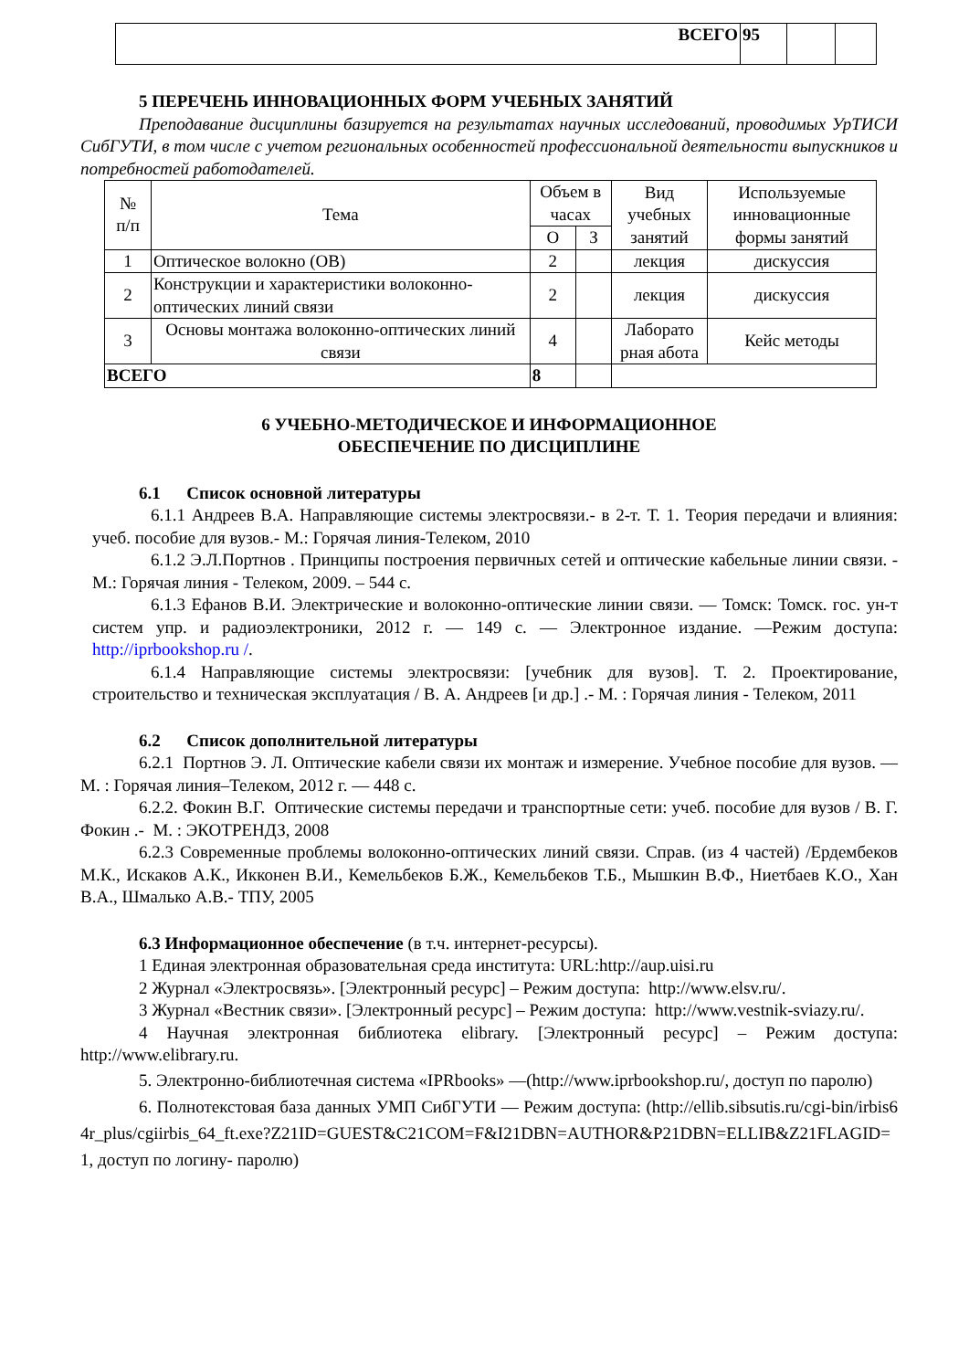| ВСЕГО | 95 | | |
5 ПЕРЕЧЕНЬ ИННОВАЦИОННЫХ ФОРМ УЧЕБНЫХ ЗАНЯТИЙ
Преподавание дисциплины базируется на результатах научных исследований, проводимых УрТИСИ СибГУТИ, в том числе с учетом региональных особенностей профессиональной деятельности выпускников и потребностей работодателей.
| № п/п | Тема | Объем в часах | | Вид учебных занятий | Используемые инновационные формы занятий |
| | | О | З | | |
| 1 | Оптическое волокно (ОВ) | 2 | | лекция | дискуссия |
| 2 | Конструкции и характеристики волоконно- оптических линий связи | 2 | | лекция | дискуссия |
| 3 | Основы монтажа волоконно-оптических линий связи | 4 | | Лаборато рная абота | Кейс методы |
| ВСЕГО | | 8 | | | |
6 УЧЕБНО-МЕТОДИЧЕСКОЕ И ИНФОРМАЦИОННОЕ
ОБЕСПЕЧЕНИЕ ПО ДИСЦИПЛИНЕ
6.1 Список основной литературы
6.1.1 Андреев В.А. Направляющие системы электросвязи.- в 2-т. Т. 1. Теория передачи и влияния: учеб. пособие для вузов.- М.: Горячая линия-Телеком, 2010
6.1.2 Э.Л.Портнов . Принципы построения первичных сетей и оптические кабельные линии связи. - М.: Горячая линия - Телеком, 2009. – 544 с.
6.1.3 Ефанов В.И. Электрические и волоконно-оптические линии связи. — Томск: Томск. гос. ун-т систем упр. и радиоэлектроники, 2012 г. — 149 с. — Электронное издание. —Режим доступа: http://iprbookshop.ru /.
6.1.4 Направляющие системы электросвязи: [учебник для вузов]. Т. 2. Проектирование, строительство и техническая эксплуатация / В. А. Андреев [и др.] .- М. : Горячая линия - Телеком, 2011
6.2 Список дополнительной литературы
6.2.1 Портнов Э. Л. Оптические кабели связи их монтаж и измерение. Учебное пособие для вузов. — М. : Горячая линия–Телеком, 2012 г. — 448 с.
6.2.2. Фокин В.Г. Оптические системы передачи и транспортные сети: учеб. пособие для вузов / В. Г. Фокин .- М. : ЭКОТРЕНДЗ, 2008
6.2.3 Современные проблемы волоконно-оптических линий связи. Справ. (из 4 частей) /Ердембеков М.К., Искаков А.К., Икконен В.И., Кемельбеков Б.Ж., Кемельбеков Т.Б., Мышкин В.Ф., Ниетбаев К.О., Хан В.А., Шмалько А.В.- ТПУ, 2005
6.3 Информационное обеспечение (в т.ч. интернет-ресурсы).
1 Единая электронная образовательная среда института: URL:http://aup.uisi.ru
2 Журнал «Электросвязь». [Электронный ресурс] – Режим доступа: http://www.elsv.ru/.
3 Журнал «Вестник связи». [Электронный ресурс] – Режим доступа: http://www.vestnik-sviazy.ru/.
4 Научная электронная библиотека elibrary. [Электронный ресурс] – Режим доступа: http://www.elibrary.ru.
5. Электронно-библиотечная система «IPRbooks» —(http://www.iprbookshop.ru/, доступ по паролю)
6. Полнотекстовая база данных УМП СибГУТИ — Режим доступа: (http://ellib.sibsutis.ru/cgi-bin/irbis64r_plus/cgiirbis_64_ft.exe?Z21ID=GUEST&C21COM=F&I21DBN=AUTHOR&P21DBN=ELLIB&Z21FLAGID=1, доступ по логину- паролю)